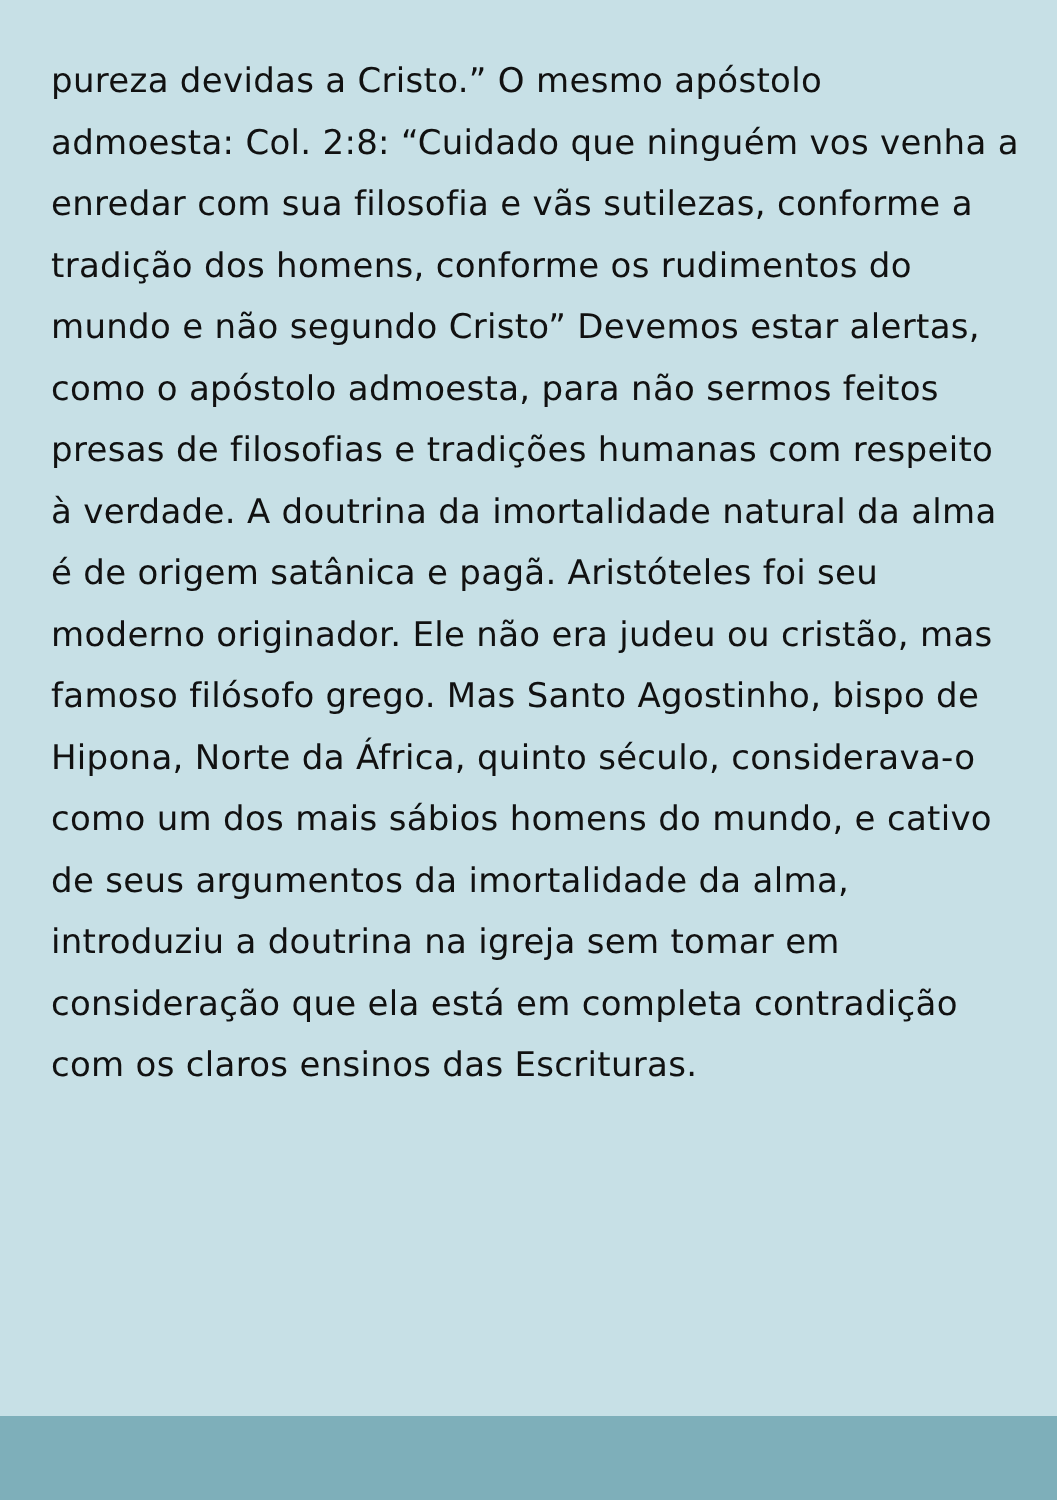pureza devidas a Cristo.” O mesmo apóstolo
admoesta: Col. 2:8: “Cuidado que ninguém vos venha a
enredar com sua filosofia e vãs sutilezas, conforme a
tradição dos homens, conforme os rudimentos do
mundo e não segundo Cristo” Devemos estar alertas,
como o apóstolo admoesta, para não sermos feitos
presas de filosofias e tradições humanas com respeito
à verdade. A doutrina da imortalidade natural da alma
é de origem satânica e pagã. Aristóteles foi seu
moderno originador. Ele não era judeu ou cristão, mas
famoso filósofo grego. Mas Santo Agostinho, bispo de
Hipona, Norte da África, quinto século, considerava-o
como um dos mais sábios homens do mundo, e cativo
de seus argumentos da imortalidade da alma,
introduziu a doutrina na igreja sem tomar em
consideração que ela está em completa contradição
com os claros ensinos das Escrituras.